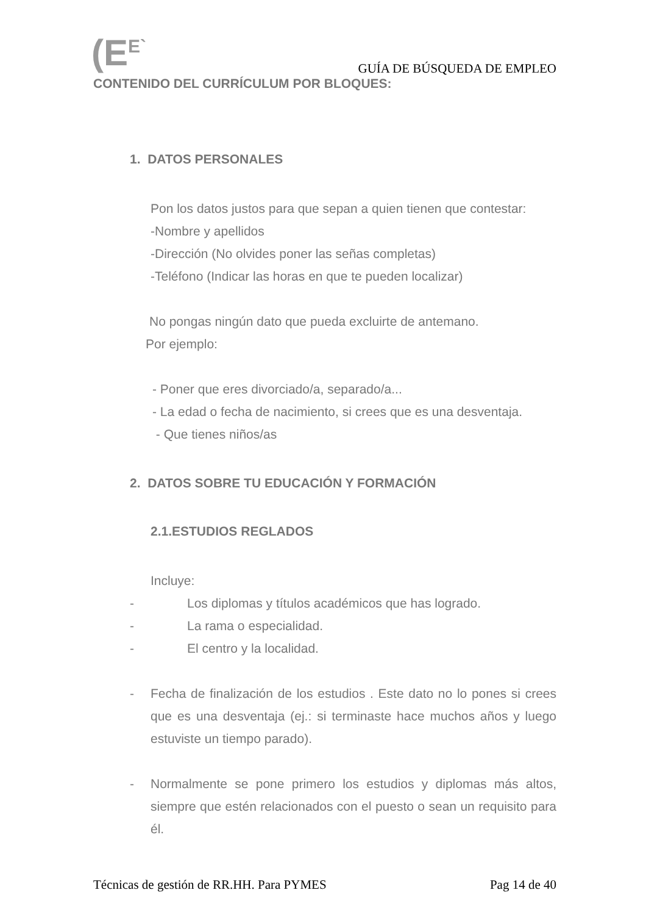(E<sup>E`</sup>
GUÍA DE BÚSQUEDA DE EMPLEO
CONTENIDO DEL CURRÍCULUM POR BLOQUES:
1. DATOS PERSONALES
Pon los datos justos para que sepan a quien tienen que contestar:
-Nombre y apellidos
-Dirección (No olvides poner las señas completas)
-Teléfono (Indicar las horas en que te pueden localizar)
No pongas ningún dato que pueda excluirte de antemano.
Por ejemplo:
- Poner que eres divorciado/a, separado/a...
- La edad o fecha de nacimiento, si crees que es una desventaja.
- Que tienes niños/as
2. DATOS SOBRE TU EDUCACIÓN Y FORMACIÓN
2.1.ESTUDIOS REGLADOS
Incluye:
- Los diplomas y títulos académicos que has logrado.
- La rama o especialidad.
- El centro y la localidad.
- Fecha de finalización de los estudios . Este dato no lo pones si crees que es una desventaja (ej.: si terminaste hace muchos años y luego estuviste un tiempo parado).
- Normalmente se pone primero los estudios y diplomas más altos, siempre que estén relacionados con el puesto o sean un requisito para él.
Técnicas de gestión de RR.HH. Para PYMES Pag 14 de 40